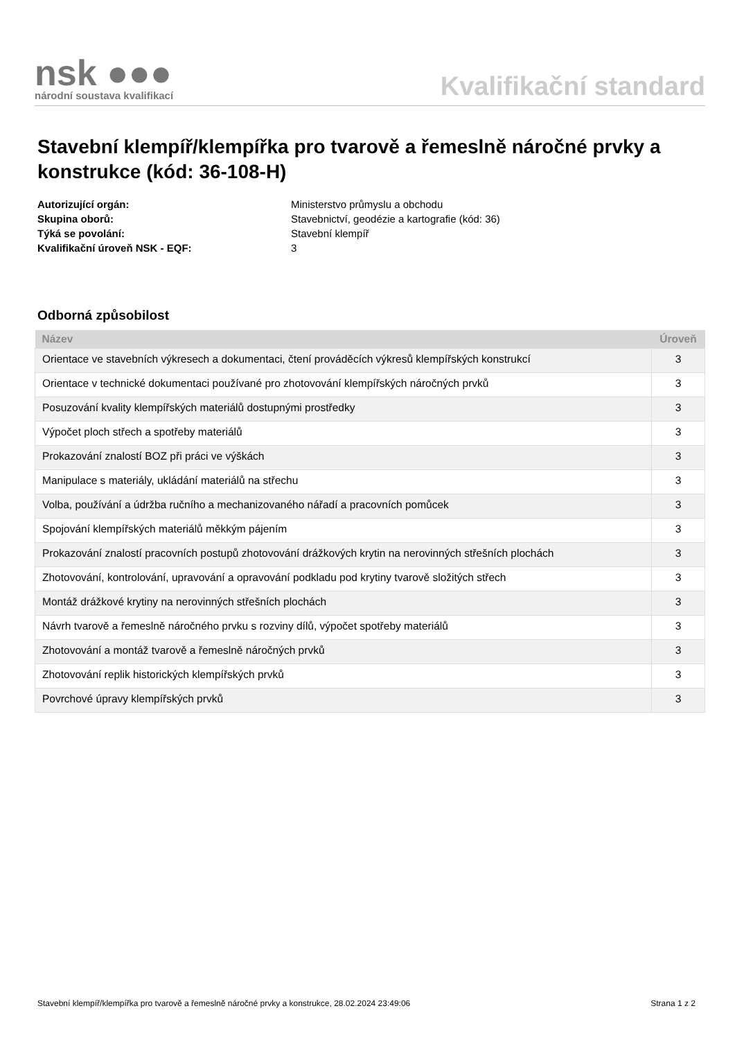nsk ●●●
národní soustava kvalifikací
Kvalifikační standard
Stavební klempíř/klempířka pro tvarově a řemeslně náročné prvky a konstrukce (kód: 36-108-H)
Autorizující orgán: Ministerstvo průmyslu a obchodu Skupina oborů: Stavebnictví, geodézie a kartografie (kód: 36) Týká se povolání: Stavební klempíř Kvalifikační úroveň NSK - EQF: 3
Odborná způsobilost
| Název | Úroveň |
| --- | --- |
| Orientace ve stavebních výkresech a dokumentaci, čtení prováděcích výkresů klempířských konstrukcí | 3 |
| Orientace v technické dokumentaci používané pro zhotovování klempířských náročných prvků | 3 |
| Posuzování kvality klempířských materiálů dostupnými prostředky | 3 |
| Výpočet ploch střech a spotřeby materiálů | 3 |
| Prokazování znalostí BOZ při práci ve výškách | 3 |
| Manipulace s materiály, ukládání materiálů na střechu | 3 |
| Volba, používání a údržba ručního a mechanizovaného nářadí a pracovních pomůcek | 3 |
| Spojování klempířských materiálů měkkým pájením | 3 |
| Prokazování znalostí pracovních postupů zhotovování drážkových krytin na nerovinných střešních plochách | 3 |
| Zhotovování, kontrolování, upravování a opravování podkladu pod krytiny tvarově složitých střech | 3 |
| Montáž drážkové krytiny na nerovinných střešních plochách | 3 |
| Návrh tvarově a řemeslně náročného prvku s rozviny dílů, výpočet spotřeby materiálů | 3 |
| Zhotovování a montáž tvarově a řemeslně náročných prvků | 3 |
| Zhotovování replik historických klempířských prvků | 3 |
| Povrchové úpravy klempířských prvků | 3 |
Stavební klempíř/klempířka pro tvarově a řemeslně náročné prvky a konstrukce, 28.02.2024 23:49:06 Strana 1 z 2